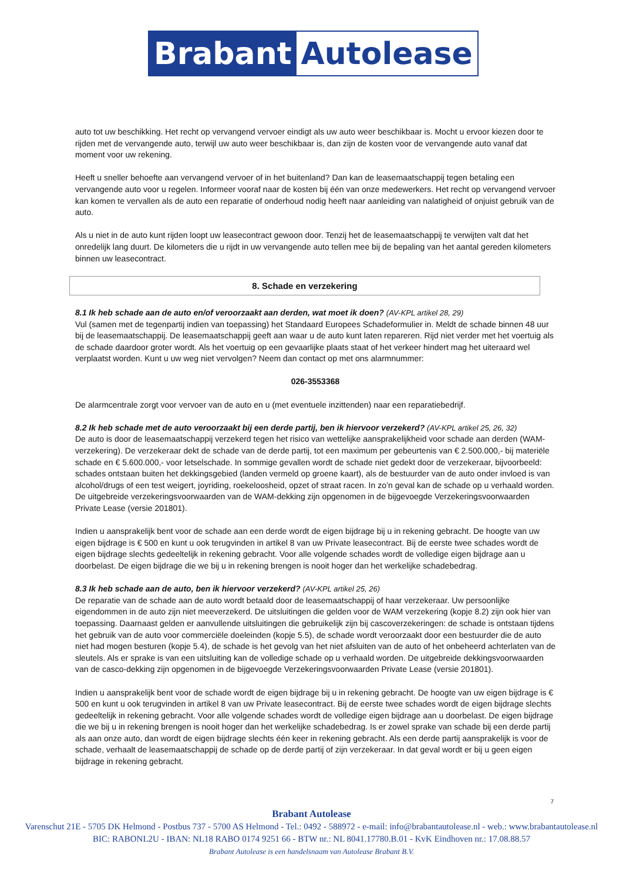Brabant Autolease
auto tot uw beschikking. Het recht op vervangend vervoer eindigt als uw auto weer beschikbaar is. Mocht u ervoor kiezen door te rijden met de vervangende auto, terwijl uw auto weer beschikbaar is, dan zijn de kosten voor de vervangende auto vanaf dat moment voor uw rekening.
Heeft u sneller behoefte aan vervangend vervoer of in het buitenland? Dan kan de leasemaatschappij tegen betaling een vervangende auto voor u regelen. Informeer vooraf naar de kosten bij één van onze medewerkers. Het recht op vervangend vervoer kan komen te vervallen als de auto een reparatie of onderhoud nodig heeft naar aanleiding van nalatigheid of onjuist gebruik van de auto.
Als u niet in de auto kunt rijden loopt uw leasecontract gewoon door. Tenzij het de leasemaatschappij te verwijten valt dat het onredelijk lang duurt. De kilometers die u rijdt in uw vervangende auto tellen mee bij de bepaling van het aantal gereden kilometers binnen uw leasecontract.
8. Schade en verzekering
8.1 Ik heb schade aan de auto en/of veroorzaakt aan derden, wat moet ik doen?
(AV-KPL artikel 28, 29)
Vul (samen met de tegenpartij indien van toepassing) het Standaard Europees Schadeformulier in. Meldt de schade binnen 48 uur bij de leasemaatschappij. De leasemaatschappij geeft aan waar u de auto kunt laten repareren. Rijd niet verder met het voertuig als de schade daardoor groter wordt. Als het voertuig op een gevaarlijke plaats staat of het verkeer hindert mag het uiteraard wel verplaatst worden. Kunt u uw weg niet vervolgen? Neem dan contact op met ons alarmnummer:
026-3553368
De alarmcentrale zorgt voor vervoer van de auto en u (met eventuele inzittenden) naar een reparatiebedrijf.
8.2 Ik heb schade met de auto veroorzaakt bij een derde partij, ben ik hiervoor verzekerd?
(AV-KPL artikel 25, 26, 32)
De auto is door de leasemaatschappij verzekerd tegen het risico van wettelijke aansprakelijkheid voor schade aan derden (WAM-verzekering). De verzekeraar dekt de schade van de derde partij, tot een maximum per gebeurtenis van € 2.500.000,- bij materiële schade en € 5.600.000,- voor letselschade. In sommige gevallen wordt de schade niet gedekt door de verzekeraar, bijvoorbeeld: schades ontstaan buiten het dekkingsgebied (landen vermeld op groene kaart), als de bestuurder van de auto onder invloed is van alcohol/drugs of een test weigert, joyriding, roekeloosheid, opzet of straat racen. In zo’n geval kan de schade op u verhaald worden. De uitgebreide verzekeringsvoorwaarden van de WAM-dekking zijn opgenomen in de bijgevoegde Verzekeringsvoorwaarden Private Lease (versie 201801).
Indien u aansprakelijk bent voor de schade aan een derde wordt de eigen bijdrage bij u in rekening gebracht. De hoogte van uw eigen bijdrage is € 500 en kunt u ook terugvinden in artikel 8 van uw Private leasecontract. Bij de eerste twee schades wordt de eigen bijdrage slechts gedeeltelijk in rekening gebracht. Voor alle volgende schades wordt de volledige eigen bijdrage aan u doorbelast. De eigen bijdrage die we bij u in rekening brengen is nooit hoger dan het werkelijke schadebedrag.
8.3 Ik heb schade aan de auto, ben ik hiervoor verzekerd?
(AV-KPL artikel 25, 26)
De reparatie van de schade aan de auto wordt betaald door de leasemaatschappij of haar verzekeraar. Uw persoonlijke eigendommen in de auto zijn niet meeverzekerd. De uitsluitingen die gelden voor de WAM verzekering (kopje 8.2) zijn ook hier van toepassing. Daarnaast gelden er aanvullende uitsluitingen die gebruikelijk zijn bij cascoverzekeringen: de schade is ontstaan tijdens het gebruik van de auto voor commerciële doeleinden (kopje 5.5), de schade wordt veroorzaakt door een bestuurder die de auto niet had mogen besturen (kopje 5.4), de schade is het gevolg van het niet afsluiten van de auto of het onbeheerd achterlaten van de sleutels. Als er sprake is van een uitsluiting kan de volledige schade op u verhaald worden. De uitgebreide dekkingsvoorwaarden van de casco-dekking zijn opgenomen in de bijgevoegde Verzekeringsvoorwaarden Private Lease (versie 201801).
Indien u aansprakelijk bent voor de schade wordt de eigen bijdrage bij u in rekening gebracht. De hoogte van uw eigen bijdrage is € 500 en kunt u ook terugvinden in artikel 8 van uw Private leasecontract. Bij de eerste twee schades wordt de eigen bijdrage slechts gedeeltelijk in rekening gebracht. Voor alle volgende schades wordt de volledige eigen bijdrage aan u doorbelast. De eigen bijdrage die we bij u in rekening brengen is nooit hoger dan het werkelijke schadebedrag. Is er zowel sprake van schade bij een derde partij als aan onze auto, dan wordt de eigen bijdrage slechts één keer in rekening gebracht. Als een derde partij aansprakelijk is voor de schade, verhaalt de leasemaatschappij de schade op de derde partij of zijn verzekeraar. In dat geval wordt er bij u geen eigen bijdrage in rekening gebracht.
7
Brabant Autolease
Varenschut 21E - 5705 DK Helmond - Postbus 737 - 5700 AS Helmond - Tel.: 0492 - 588972 - e-mail: info@brabantautolease.nl - web.: www.brabantautolease.nl
BIC: RABONL2U - IBAN: NL18 RABO 0174 9251 66 - BTW nr.: NL 8041.17780.B.01 - KvK Eindhoven nr.: 17.08.88.57
Brabant Autolease is een handelsnaam van Autolease Brabant B.V.